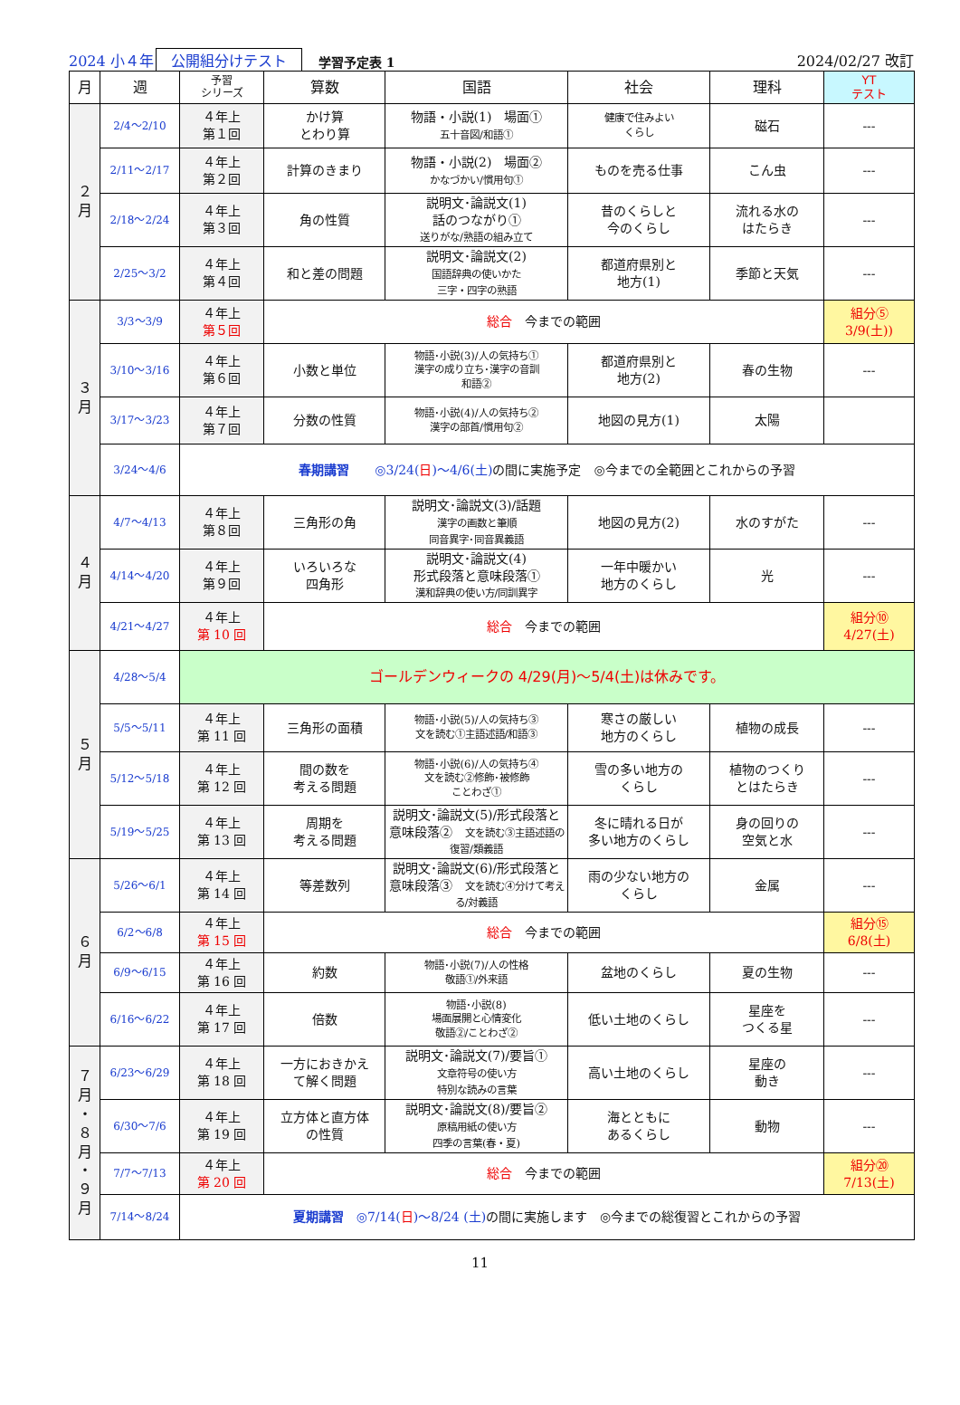2024 小４年 公開組分けテスト 学習予定表 1 2024/02/27 改訂
| 月 | 週 | 予習 シリーズ | 算数 | 国語 | 社会 | 理科 | YT テスト |
| --- | --- | --- | --- | --- | --- | --- | --- |
| ２ 月 | 2/4～2/10 | ４年上 第１回 | かけ算 とわり算 | 物語・小説(1) 場面① 五十音図/和語① | 健康で住みよい くらし | 磁石 | --- |
| | 2/11～2/17 | ４年上 第２回 | 計算のきまり | 物語・小説(2) 場面② かなづかい/慣用句① | ものを売る仕事 | こん虫 | --- |
| | 2/18～2/24 | ４年上 第３回 | 角の性質 | 説明文･論説文(1) 話のつながり① 送りがな/熟語の組み立て | 昔のくらしと 今のくらし | 流れる水の はたらき | --- |
| | 2/25～3/2 | ４年上 第４回 | 和と差の問題 | 説明文･論説文(2) 国語辞典の使いかた 三字・四字の熟語 | 都道府県別と 地方(1) | 季節と天気 | --- |
| ３ 月 | 3/3～3/9 | ４年上 第５回 | 総合 今までの範囲 | | | | 組分⑤ 3/9(土)) |
| | 3/10～3/16 | ４年上 第６回 | 小数と単位 | 物語･小説(3)/人の気持ち① 漢字の成り立ち･漢字の音訓 和語② | 都道府県別と 地方(2) | 春の生物 | --- |
| | 3/17～3/23 | ４年上 第７回 | 分数の性質 | 物語･小説(4)/人の気持ち② 漢字の部首/慣用句② | 地図の見方(1) | 太陽 | |
| | 3/24～4/6 | 春期講習 ◎3/24( 日 )～4/6(土) の間に実施予定 ◎今までの全範囲とこれからの予習 | | | | | |
| ４ 月 | 4/7～4/13 | ４年上 第８回 | 三角形の角 | 説明文･論説文(3)/話題 漢字の画数と筆順 同音異字･同音異義語 | 地図の見方(2) | 水のすがた | --- |
| | 4/14～4/20 | ４年上 第９回 | いろいろな 四角形 | 説明文･論説文(4) 形式段落と意味段落① 漢和辞典の使い方/同訓異字 | 一年中暖かい 地方のくらし | 光 | --- |
| | 4/21～4/27 | ４年上 第 10 回 | 総合 今までの範囲 | | | | 組分⑩ 4/27(土) |
| ５ 月 | 4/28～5/4 | ゴールデンウィークの 4/29(月)～5/4(土)は休みです。 | | | | | |
| | 5/5～5/11 | ４年上 第 11 回 | 三角形の面積 | 物語･小説(5)/人の気持ち③ 文を読む①主語述語/和語③ | 寒さの厳しい 地方のくらし | 植物の成長 | --- |
| | 5/12～5/18 | ４年上 第 12 回 | 間の数を 考える問題 | 物語･小説(6)/人の気持ち④ 文を読む②修飾･被修飾 ことわざ① | 雪の多い地方の くらし | 植物のつくり とはたらき | --- |
| | 5/19～5/25 | ４年上 第 13 回 | 周期を 考える問題 | 説明文･論説文(5)/形式段落と意味段落② 文を読む③主語述語の復習/類義語 | 冬に晴れる日が 多い地方のくらし | 身の回りの 空気と水 | --- |
| ６ 月 | 5/26～6/1 | ４年上 第 14 回 | 等差数列 | 説明文･論説文(6)/形式段落と意味段落③ 文を読む④分けて考える/対義語 | 雨の少ない地方の くらし | 金属 | --- |
| | 6/2～6/8 | ４年上 第 15 回 | 総合 今までの範囲 | | | | 組分⑮ 6/8(土) |
| | 6/9～6/15 | ４年上 第 16 回 | 約数 | 物語･小説(7)/人の性格 敬語①/外来語 | 盆地のくらし | 夏の生物 | --- |
| | 6/16～6/22 | ４年上 第 17 回 | 倍数 | 物語･小説(8) 場面展開と心情変化 敬語②/ことわざ② | 低い土地のくらし | 星座を つくる星 | --- |
| ７ 月 ・ ８ 月 ・ ９ 月 | 6/23～6/29 | ４年上 第 18 回 | 一方におきかえ て解く問題 | 説明文･論説文(7)/要旨① 文章符号の使い方 特別な読みの言葉 | 高い土地のくらし | 星座の 動き | --- |
| | 6/30～7/6 | ４年上 第 19 回 | 立方体と直方体 の性質 | 説明文･論説文(8)/要旨② 原稿用紙の使い方 四季の言葉(春・夏) | 海とともに あるくらし | 動物 | --- |
| | 7/7～7/13 | ４年上 第 20 回 | 総合 今までの範囲 | | | | 組分⑳ 7/13(土) |
| | 7/14～8/24 | 夏期講習 ◎7/14( 日 )～8/24 (土) の間に実施します ◎今までの総復習とこれからの予習 | | | | | |
11